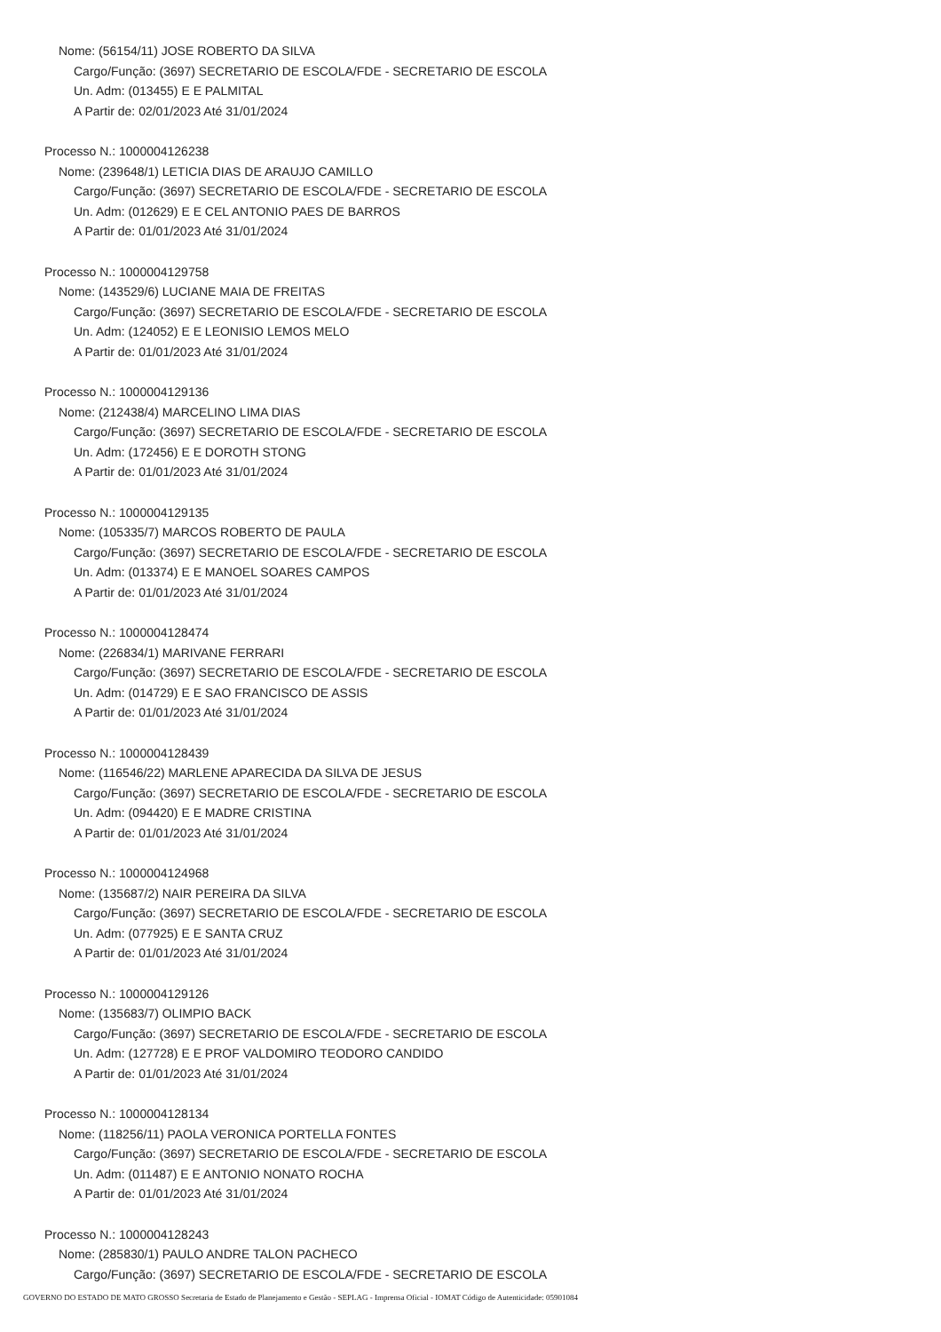Nome: (56154/11) JOSE ROBERTO DA SILVA
Cargo/Função: (3697) SECRETARIO DE ESCOLA/FDE - SECRETARIO DE ESCOLA
Un. Adm: (013455) E E PALMITAL
A Partir de: 02/01/2023 Até 31/01/2024
Processo N.: 1000004126238
Nome: (239648/1) LETICIA DIAS DE ARAUJO CAMILLO
Cargo/Função: (3697) SECRETARIO DE ESCOLA/FDE - SECRETARIO DE ESCOLA
Un. Adm: (012629) E E CEL ANTONIO PAES DE BARROS
A Partir de: 01/01/2023 Até 31/01/2024
Processo N.: 1000004129758
Nome: (143529/6) LUCIANE MAIA DE FREITAS
Cargo/Função: (3697) SECRETARIO DE ESCOLA/FDE - SECRETARIO DE ESCOLA
Un. Adm: (124052) E E LEONISIO LEMOS MELO
A Partir de: 01/01/2023 Até 31/01/2024
Processo N.: 1000004129136
Nome: (212438/4) MARCELINO LIMA DIAS
Cargo/Função: (3697) SECRETARIO DE ESCOLA/FDE - SECRETARIO DE ESCOLA
Un. Adm: (172456) E E DOROTH STONG
A Partir de: 01/01/2023 Até 31/01/2024
Processo N.: 1000004129135
Nome: (105335/7) MARCOS ROBERTO DE PAULA
Cargo/Função: (3697) SECRETARIO DE ESCOLA/FDE - SECRETARIO DE ESCOLA
Un. Adm: (013374) E E MANOEL SOARES CAMPOS
A Partir de: 01/01/2023 Até 31/01/2024
Processo N.: 1000004128474
Nome: (226834/1) MARIVANE FERRARI
Cargo/Função: (3697) SECRETARIO DE ESCOLA/FDE - SECRETARIO DE ESCOLA
Un. Adm: (014729) E E SAO FRANCISCO DE ASSIS
A Partir de: 01/01/2023 Até 31/01/2024
Processo N.: 1000004128439
Nome: (116546/22) MARLENE APARECIDA DA SILVA DE JESUS
Cargo/Função: (3697) SECRETARIO DE ESCOLA/FDE - SECRETARIO DE ESCOLA
Un. Adm: (094420) E E MADRE CRISTINA
A Partir de: 01/01/2023 Até 31/01/2024
Processo N.: 1000004124968
Nome: (135687/2) NAIR PEREIRA DA SILVA
Cargo/Função: (3697) SECRETARIO DE ESCOLA/FDE - SECRETARIO DE ESCOLA
Un. Adm: (077925) E E SANTA CRUZ
A Partir de: 01/01/2023 Até 31/01/2024
Processo N.: 1000004129126
Nome: (135683/7) OLIMPIO BACK
Cargo/Função: (3697) SECRETARIO DE ESCOLA/FDE - SECRETARIO DE ESCOLA
Un. Adm: (127728) E E PROF VALDOMIRO TEODORO CANDIDO
A Partir de: 01/01/2023 Até 31/01/2024
Processo N.: 1000004128134
Nome: (118256/11) PAOLA VERONICA PORTELLA FONTES
Cargo/Função: (3697) SECRETARIO DE ESCOLA/FDE - SECRETARIO DE ESCOLA
Un. Adm: (011487) E E ANTONIO NONATO ROCHA
A Partir de: 01/01/2023 Até 31/01/2024
Processo N.: 1000004128243
Nome: (285830/1) PAULO ANDRE TALON PACHECO
Cargo/Função: (3697) SECRETARIO DE ESCOLA/FDE - SECRETARIO DE ESCOLA
GOVERNO DO ESTADO DE MATO GROSSO Secretaria de Estado de Planejamento e Gestão - SEPLAG - Imprensa Oficial - IOMAT Código de Autenticidade: 05901084